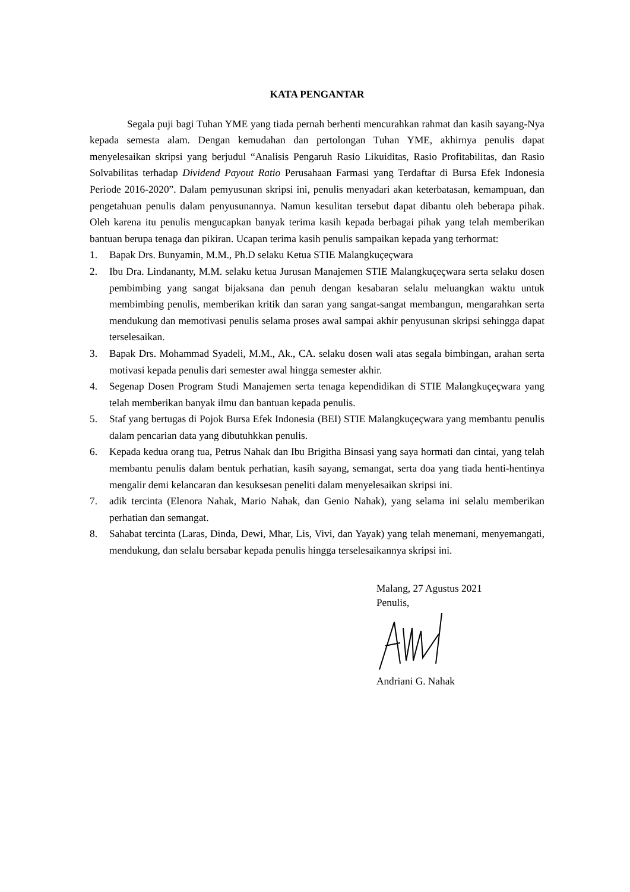KATA PENGANTAR
Segala puji bagi Tuhan YME yang tiada pernah berhenti mencurahkan rahmat dan kasih sayang-Nya kepada semesta alam. Dengan kemudahan dan pertolongan Tuhan YME, akhirnya penulis dapat menyelesaikan skripsi yang berjudul “Analisis Pengaruh Rasio Likuiditas, Rasio Profitabilitas, dan Rasio Solvabilitas terhadap Dividend Payout Ratio Perusahaan Farmasi yang Terdaftar di Bursa Efek Indonesia Periode 2016-2020”. Dalam pemyusunan skripsi ini, penulis menyadari akan keterbatasan, kemampuan, dan pengetahuan penulis dalam penyusunannya. Namun kesulitan tersebut dapat dibantu oleh beberapa pihak. Oleh karena itu penulis mengucapkan banyak terima kasih kepada berbagai pihak yang telah memberikan bantuan berupa tenaga dan pikiran. Ucapan terima kasih penulis sampaikan kepada yang terhormat:
1. Bapak Drs. Bunyamin, M.M., Ph.D selaku Ketua STIE Malangkuçeçwara
2. Ibu Dra. Lindananty, M.M. selaku ketua Jurusan Manajemen STIE Malangkuçeçwara serta selaku dosen pembimbing yang sangat bijaksana dan penuh dengan kesabaran selalu meluangkan waktu untuk membimbing penulis, memberikan kritik dan saran yang sangat-sangat membangun, mengarahkan serta mendukung dan memotivasi penulis selama proses awal sampai akhir penyusunan skripsi sehingga dapat terselesaikan.
3. Bapak Drs. Mohammad Syadeli, M.M., Ak., CA. selaku dosen wali atas segala bimbingan, arahan serta motivasi kepada penulis dari semester awal hingga semester akhir.
4. Segenap Dosen Program Studi Manajemen serta tenaga kependidikan di STIE Malangkuçeçwara yang telah memberikan banyak ilmu dan bantuan kepada penulis.
5. Staf yang bertugas di Pojok Bursa Efek Indonesia (BEI) STIE Malangkuçeçwara yang membantu penulis dalam pencarian data yang dibutuhkkan penulis.
6. Kepada kedua orang tua, Petrus Nahak dan Ibu Brigitha Binsasi yang saya hormati dan cintai, yang telah membantu penulis dalam bentuk perhatian, kasih sayang, semangat, serta doa yang tiada henti-hentinya mengalir demi kelancaran dan kesuksesan peneliti dalam menyelesaikan skripsi ini.
7. adik tercinta (Elenora Nahak, Mario Nahak, dan Genio Nahak), yang selama ini selalu memberikan perhatian dan semangat.
8. Sahabat tercinta (Laras, Dinda, Dewi, Mhar, Lis, Vivi, dan Yayak) yang telah menemani, menyemangati, mendukung, dan selalu bersabar kepada penulis hingga terselesaikannya skripsi ini.
Malang, 27 Agustus 2021
Penulis,
Andriani G. Nahak